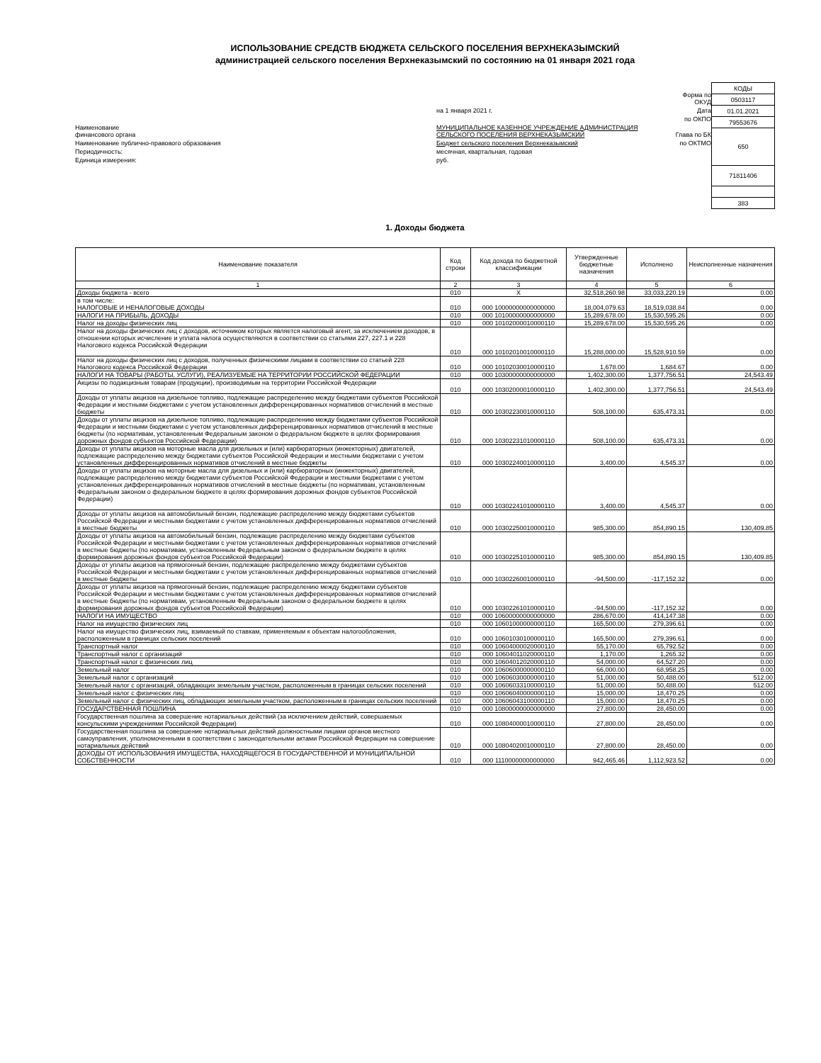ИСПОЛЬЗОВАНИЕ СРЕДСТВ БЮДЖЕТА СЕЛЬСКОГО ПОСЕЛЕНИЯ ВЕРХНЕКАЗЫМСКИЙ
администрацией сельского поселения Верхнеказымский по состоянию на 01 января 2021 года
| | | Форма по ОКУД |
| | на 1 января 2021 г. | Дата |
| | | по ОКПО |
| Наименование финансового органа | МУНИЦИПАЛЬНОЕ КАЗЕННОЕ УЧРЕЖДЕНИЕ АДМИНИСТРАЦИЯ СЕЛЬСКОГО ПОСЕЛЕНИЯ ВЕРХНЕКАЗЫМСКИЙ | Глава по БК |
| Наименование публично-правового образования | Бюджет сельского поселения Верхнеказымский | по ОКТМО |
| Периодичность: | месячная, квартальная, годовая | |
| Единица измерения: | руб. | |
| КОДЫ |
| 0503117 |
| 01.01.2021 |
| 79553676 |
| 650 |
| 71811406 |
| 383 |
1. Доходы бюджета
| Наименование показателя | Код строки | Код дохода по бюджетной классификации | Утвержденные бюджетные назначения | Исполнено | Неисполненные назначения |
| --- | --- | --- | --- | --- | --- |
| 1 | 2 | 3 | 4 | 5 | 6 |
| Доходы бюджета - всего | 010 | X | 32,518,260.98 | 33,033,220.19 | 0.00 |
| в том числе: НАЛОГОВЫЕ И НЕНАЛОГОВЫЕ ДОХОДЫ | 010 | 000 10000000000000000 | 18,004,079.63 | 18,519,038.84 | 0.00 |
| НАЛОГИ НА ПРИБЫЛЬ, ДОХОДЫ | 010 | 000 10100000000000000 | 15,289,678.00 | 15,530,595.26 | 0.00 |
| Налог на доходы физических лиц | 010 | 000 10102000010000110 | 15,289,678.00 | 15,530,595.26 | 0.00 |
| Налог на доходы физических лиц с доходов, источником которых является налоговый агент, за исключением доходов, в отношении которых исчисление и уплата налога осуществляются в соответствии со статьями 227, 227.1 и 228 Налогового кодекса Российской Федерации | 010 | 000 10102010010000110 | 15,288,000.00 | 15,528,910.59 | 0.00 |
| Налог на доходы физических лиц с доходов, полученных физическими лицами в соответствии со статьей 228 Налогового кодекса Российской Федерации | 010 | 000 10102030010000110 | 1,678.00 | 1,684.67 | 0.00 |
| НАЛОГИ НА ТОВАРЫ (РАБОТЫ, УСЛУГИ), РЕАЛИЗУЕМЫЕ НА ТЕРРИТОРИИ РОССИЙСКОЙ ФЕДЕРАЦИИ | 010 | 000 10300000000000000 | 1,402,300.00 | 1,377,756.51 | 24,543.49 |
| Акцизы по подакцизным товарам (продукции), производимым на территории Российской Федерации | 010 | 000 10302000010000110 | 1,402,300.00 | 1,377,756.51 | 24,543.49 |
| Доходы от уплаты акцизов на дизельное топливо, подлежащие распределению между бюджетами субъектов Российской Федерации и местными бюджетами с учетом установленных дифференцированных нормативов отчислений в местные бюджеты | 010 | 000 10302230010000110 | 508,100.00 | 635,473.31 | 0.00 |
| Доходы от уплаты акцизов на дизельное топливо, подлежащие распределению между бюджетами субъектов Российской Федерации и местными бюджетами с учетом установленных дифференцированных нормативов отчислений в местные бюджеты (по нормативам, установленным Федеральным законом о федеральном бюджете в целях формирования дорожных фондов субъектов Российской Федерации) | 010 | 000 10302231010000110 | 508,100.00 | 635,473.31 | 0.00 |
| Доходы от уплаты акцизов на моторные масла для дизельных и (или) карбюраторных (инжекторных) двигателей, подлежащие распределению между бюджетами субъектов Российской Федерации и местными бюджетами с учетом установленных дифференцированных нормативов отчислений в местные бюджеты | 010 | 000 10302240010000110 | 3,400.00 | 4,545.37 | 0.00 |
| Доходы от уплаты акцизов на моторные масла для дизельных и (или) карбюраторных (инжекторных) двигателей, подлежащие распределению между бюджетами субъектов Российской Федерации и местными бюджетами с учетом установленных дифференцированных нормативов отчислений в местные бюджеты (по нормативам, установленным Федеральным законом о федеральном бюджете в целях формирования дорожных фондов субъектов Российской Федерации) | 010 | 000 10302241010000110 | 3,400.00 | 4,545.37 | 0.00 |
| Доходы от уплаты акцизов на автомобильный бензин, подлежащие распределению между бюджетами субъектов Российской Федерации и местными бюджетами с учетом установленных дифференцированных нормативов отчислений в местные бюджеты | 010 | 000 10302250010000110 | 985,300.00 | 854,890.15 | 130,409.85 |
| Доходы от уплаты акцизов на автомобильный бензин, подлежащие распределению между бюджетами субъектов Российской Федерации и местными бюджетами с учетом установленных дифференцированных нормативов отчислений в местные бюджеты (по нормативам, установленным Федеральным законом о федеральном бюджете в целях формирования дорожных фондов субъектов Российской Федерации) | 010 | 000 10302251010000110 | 985,300.00 | 854,890.15 | 130,409.85 |
| Доходы от уплаты акцизов на прямогонный бензин, подлежащие распределению между бюджетами субъектов Российской Федерации и местными бюджетами с учетом установленных дифференцированных нормативов отчислений в местные бюджеты | 010 | 000 10302260010000110 | -94,500.00 | -117,152.32 | 0.00 |
| Доходы от уплаты акцизов на прямогонный бензин, подлежащие распределению между бюджетами субъектов Российской Федерации и местными бюджетами с учетом установленных дифференцированных нормативов отчислений в местные бюджеты (по нормативам, установленным Федеральным законом о федеральном бюджете в целях формирования дорожных фондов субъектов Российской Федерации) | 010 | 000 10302261010000110 | -94,500.00 | -117,152.32 | 0.00 |
| НАЛОГИ НА ИМУЩЕСТВО | 010 | 000 10600000000000000 | 286,670.00 | 414,147.38 | 0.00 |
| Налог на имущество физических лиц | 010 | 000 10601000000000110 | 165,500.00 | 279,396.61 | 0.00 |
| Налог на имущество физических лиц, взимаемый по ставкам, применяемым к объектам налогообложения, расположенным в границах сельских поселений | 010 | 000 10601030100000110 | 165,500.00 | 279,396.61 | 0.00 |
| Транспортный налог | 010 | 000 10604000020000110 | 55,170.00 | 65,792.52 | 0.00 |
| Транспортный налог с организаций | 010 | 000 10604011020000110 | 1,170.00 | 1,265.32 | 0.00 |
| Транспортный налог с физических лиц | 010 | 000 10604012020000110 | 54,000.00 | 64,527.20 | 0.00 |
| Земельный налог | 010 | 000 10606000000000110 | 66,000.00 | 68,958.25 | 0.00 |
| Земельный налог с организаций | 010 | 000 10606030000000110 | 51,000.00 | 50,488.00 | 512.00 |
| Земельный налог с организаций, обладающих земельным участком, расположенным в границах сельских поселений | 010 | 000 10606033100000110 | 51,000.00 | 50,488.00 | 512.00 |
| Земельный налог с физических лиц | 010 | 000 10606040000000110 | 15,000.00 | 18,470.25 | 0.00 |
| Земельный налог с физических лиц, обладающих земельным участком, расположенным в границах сельских поселений | 010 | 000 10606043100000110 | 15,000.00 | 18,470.25 | 0.00 |
| ГОСУДАРСТВЕННАЯ ПОШЛИНА | 010 | 000 10800000000000000 | 27,800.00 | 28,450.00 | 0.00 |
| Государственная пошлина за совершение нотариальных действий (за исключением действий, совершаемых консульскими учреждениями Российской Федерации) | 010 | 000 10804000010000110 | 27,800.00 | 28,450.00 | 0.00 |
| Государственная пошлина за совершение нотариальных действий должностными лицами органов местного самоуправления, уполномоченными в соответствии с законодательными актами Российской Федерации на совершение нотариальных действий | 010 | 000 10804020010000110 | 27,800.00 | 28,450.00 | 0.00 |
| ДОХОДЫ ОТ ИСПОЛЬЗОВАНИЯ ИМУЩЕСТВА, НАХОДЯЩЕГОСЯ В ГОСУДАРСТВЕННОЙ И МУНИЦИПАЛЬНОЙ СОБСТВЕННОСТИ | 010 | 000 11100000000000000 | 942,465.46 | 1,112,923.52 | 0.00 |